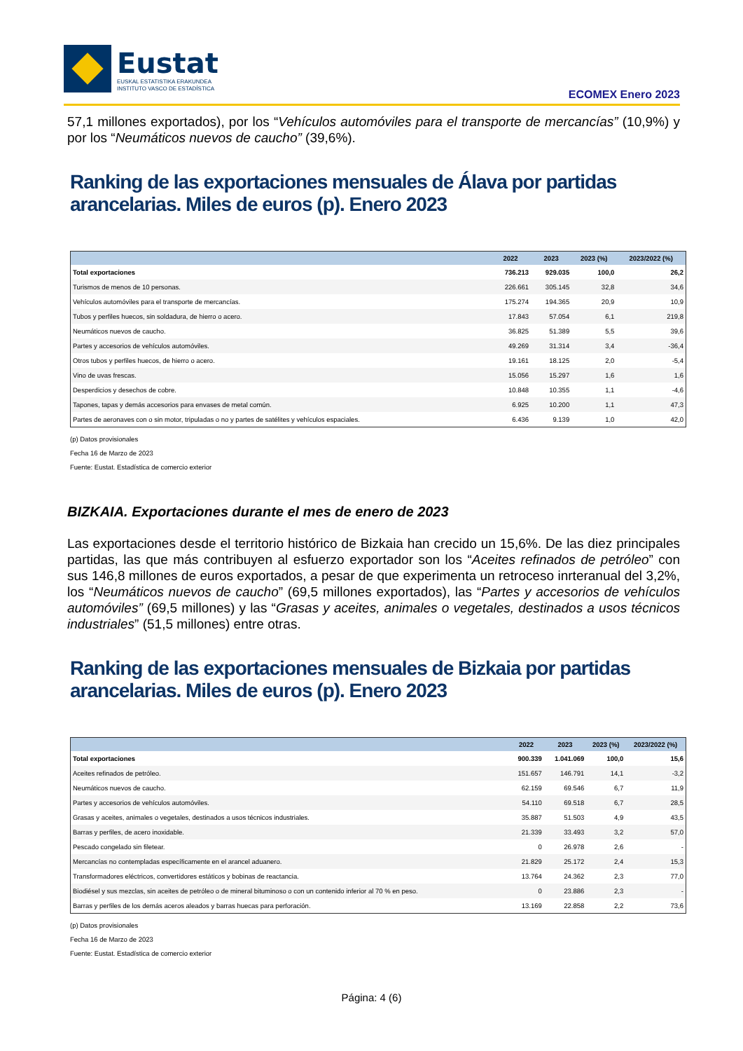Eustat
EUSKAL ESTATISTIKA ERAKUNDEA
INSTITUTO VASCO DE ESTADÍSTICA
ECOMEX Enero 2023
57,1 millones exportados), por los “Vehículos automóviles para el transporte de mercancías” (10,9%) y por los “Neumáticos nuevos de caucho” (39,6%).
Ranking de las exportaciones mensuales de Álava por partidas arancelarias. Miles de euros (p). Enero 2023
| | 2022 | 2023 | 2023 (%) | 2023/2022 (%) |
| --- | --- | --- | --- | --- |
| Total exportaciones | 736.213 | 929.035 | 100,0 | 26,2 |
| Turismos de menos de 10 personas. | 226.661 | 305.145 | 32,8 | 34,6 |
| Vehículos automóviles para el transporte de mercancías. | 175.274 | 194.365 | 20,9 | 10,9 |
| Tubos y perfiles huecos, sin soldadura, de hierro o acero. | 17.843 | 57.054 | 6,1 | 219,8 |
| Neumáticos nuevos de caucho. | 36.825 | 51.389 | 5,5 | 39,6 |
| Partes y accesorios de vehículos automóviles. | 49.269 | 31.314 | 3,4 | -36,4 |
| Otros tubos y perfiles huecos, de hierro o acero. | 19.161 | 18.125 | 2,0 | -5,4 |
| Vino de uvas frescas. | 15.056 | 15.297 | 1,6 | 1,6 |
| Desperdicios y desechos de cobre. | 10.848 | 10.355 | 1,1 | -4,6 |
| Tapones, tapas y demás accesorios para envases de metal común. | 6.925 | 10.200 | 1,1 | 47,3 |
| Partes de aeronaves con o sin motor, tripuladas o no y partes de satélites y vehículos espaciales. | 6.436 | 9.139 | 1,0 | 42,0 |
(p) Datos provisionales
Fecha 16 de Marzo de 2023
Fuente: Eustat. Estadística de comercio exterior
BIZKAIA. Exportaciones durante el mes de enero de 2023
Las exportaciones desde el territorio histórico de Bizkaia han crecido un 15,6%. De las diez principales partidas, las que más contribuyen al esfuerzo exportador son los “Aceites refinados de petróleo” con sus 146,8 millones de euros exportados, a pesar de que experimenta un retroceso inrteranual del 3,2%, los “Neumáticos nuevos de caucho” (69,5 millones exportados), las “Partes y accesorios de vehículos automóviles” (69,5 millones) y las “Grasas y aceites, animales o vegetales, destinados a usos técnicos industriales” (51,5 millones) entre otras.
Ranking de las exportaciones mensuales de Bizkaia por partidas arancelarias. Miles de euros (p). Enero 2023
| | 2022 | 2023 | 2023 (%) | 2023/2022 (%) |
| --- | --- | --- | --- | --- |
| Total exportaciones | 900.339 | 1.041.069 | 100,0 | 15,6 |
| Aceites refinados de petróleo. | 151.657 | 146.791 | 14,1 | -3,2 |
| Neumáticos nuevos de caucho. | 62.159 | 69.546 | 6,7 | 11,9 |
| Partes y accesorios de vehículos automóviles. | 54.110 | 69.518 | 6,7 | 28,5 |
| Grasas y aceites, animales o vegetales, destinados a usos técnicos industriales. | 35.887 | 51.503 | 4,9 | 43,5 |
| Barras y perfiles, de acero inoxidable. | 21.339 | 33.493 | 3,2 | 57,0 |
| Pescado congelado sin filetear. | 0 | 26.978 | 2,6 | - |
| Mercancías no contempladas específicamente en el arancel aduanero. | 21.829 | 25.172 | 2,4 | 15,3 |
| Transformadores eléctricos, convertidores estáticos y bobinas de reactancia. | 13.764 | 24.362 | 2,3 | 77,0 |
| Biodiésel y sus mezclas, sin aceites de petróleo o de mineral bituminoso o con un contenido inferior al 70 % en peso. | 0 | 23.886 | 2,3 | - |
| Barras y perfiles de los demás aceros aleados y barras huecas para perforación. | 13.169 | 22.858 | 2,2 | 73,6 |
(p) Datos provisionales
Fecha 16 de Marzo de 2023
Fuente: Eustat. Estadística de comercio exterior
Página: 4 (6)